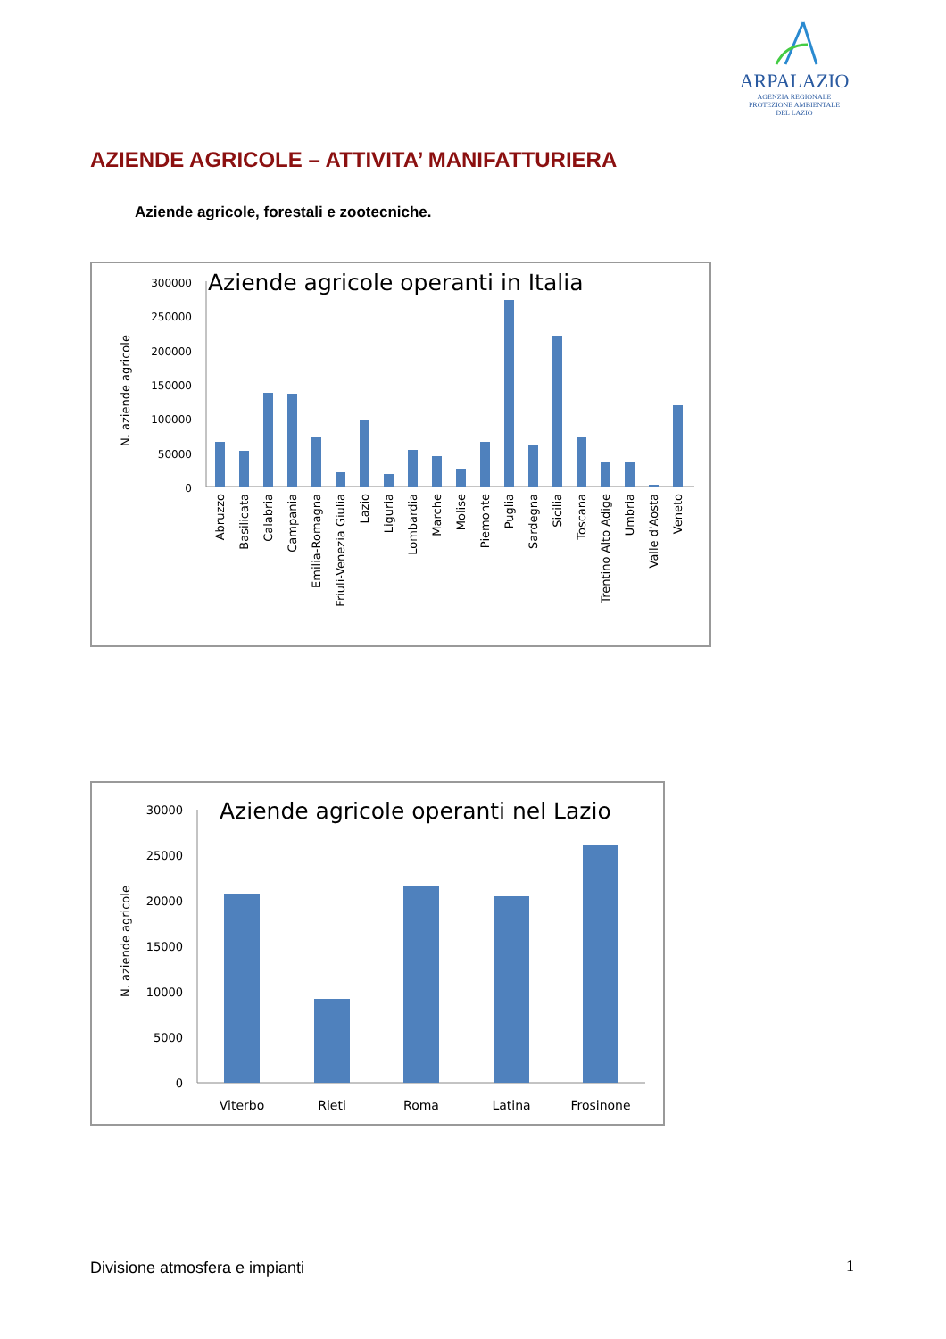ARPALAZIO
AGENZIA REGIONALE
PROTEZIONE AMBIENTALE
DEL LAZIO
AZIENDE AGRICOLE – ATTIVITA’ MANIFATTURIERA
Aziende agricole, forestali e zootecniche.
Aziende agricole operanti in Italia
N. aziende agricole
300000
250000
200000
150000
100000
50000
0
Abruzzo
Basilicata
Calabria
Campania
Emilia-Romagna
Friuli-Venezia Giulia
Lazio
Liguria
Lombardia
Marche
Molise
Piemonte
Puglia
Sardegna
Sicilia
Toscana
Trentino Alto Adige
Umbria
Valle d'Aosta
Veneto
Aziende agricole operanti nel Lazio
N. aziende agricole
30000
25000
20000
15000
10000
5000
0
Viterbo
Rieti
Roma
Latina
Frosinone
Divisione atmosfera e impianti 1